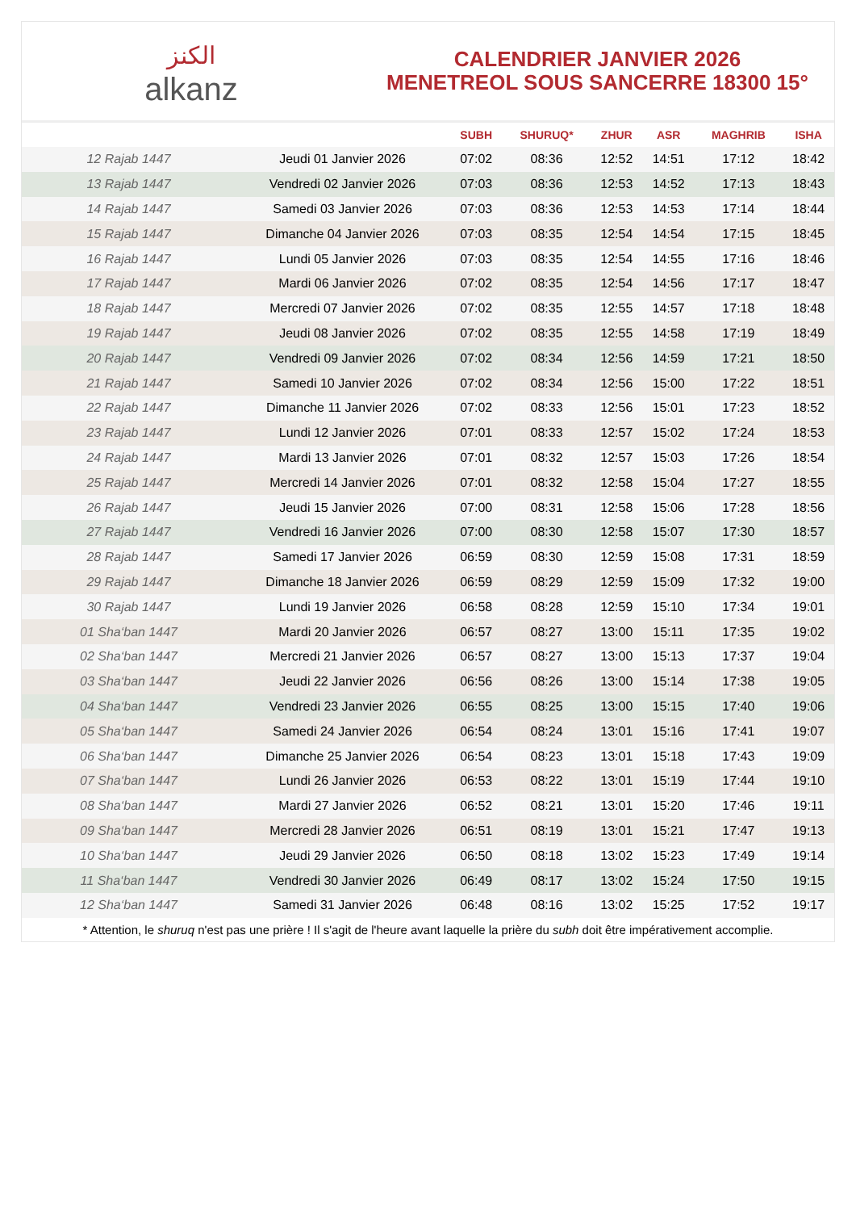الكنز
alkanz
CALENDRIER JANVIER 2026
MENETREOL SOUS SANCERRE 18300 15°
| | | SUBH | SHURUQ* | ZHUR | ASR | MAGHRIB | ISHA |
| --- | --- | --- | --- | --- | --- | --- | --- |
| 12 Rajab 1447 | Jeudi 01 Janvier 2026 | 07:02 | 08:36 | 12:52 | 14:51 | 17:12 | 18:42 |
| 13 Rajab 1447 | Vendredi 02 Janvier 2026 | 07:03 | 08:36 | 12:53 | 14:52 | 17:13 | 18:43 |
| 14 Rajab 1447 | Samedi 03 Janvier 2026 | 07:03 | 08:36 | 12:53 | 14:53 | 17:14 | 18:44 |
| 15 Rajab 1447 | Dimanche 04 Janvier 2026 | 07:03 | 08:35 | 12:54 | 14:54 | 17:15 | 18:45 |
| 16 Rajab 1447 | Lundi 05 Janvier 2026 | 07:03 | 08:35 | 12:54 | 14:55 | 17:16 | 18:46 |
| 17 Rajab 1447 | Mardi 06 Janvier 2026 | 07:02 | 08:35 | 12:54 | 14:56 | 17:17 | 18:47 |
| 18 Rajab 1447 | Mercredi 07 Janvier 2026 | 07:02 | 08:35 | 12:55 | 14:57 | 17:18 | 18:48 |
| 19 Rajab 1447 | Jeudi 08 Janvier 2026 | 07:02 | 08:35 | 12:55 | 14:58 | 17:19 | 18:49 |
| 20 Rajab 1447 | Vendredi 09 Janvier 2026 | 07:02 | 08:34 | 12:56 | 14:59 | 17:21 | 18:50 |
| 21 Rajab 1447 | Samedi 10 Janvier 2026 | 07:02 | 08:34 | 12:56 | 15:00 | 17:22 | 18:51 |
| 22 Rajab 1447 | Dimanche 11 Janvier 2026 | 07:02 | 08:33 | 12:56 | 15:01 | 17:23 | 18:52 |
| 23 Rajab 1447 | Lundi 12 Janvier 2026 | 07:01 | 08:33 | 12:57 | 15:02 | 17:24 | 18:53 |
| 24 Rajab 1447 | Mardi 13 Janvier 2026 | 07:01 | 08:32 | 12:57 | 15:03 | 17:26 | 18:54 |
| 25 Rajab 1447 | Mercredi 14 Janvier 2026 | 07:01 | 08:32 | 12:58 | 15:04 | 17:27 | 18:55 |
| 26 Rajab 1447 | Jeudi 15 Janvier 2026 | 07:00 | 08:31 | 12:58 | 15:06 | 17:28 | 18:56 |
| 27 Rajab 1447 | Vendredi 16 Janvier 2026 | 07:00 | 08:30 | 12:58 | 15:07 | 17:30 | 18:57 |
| 28 Rajab 1447 | Samedi 17 Janvier 2026 | 06:59 | 08:30 | 12:59 | 15:08 | 17:31 | 18:59 |
| 29 Rajab 1447 | Dimanche 18 Janvier 2026 | 06:59 | 08:29 | 12:59 | 15:09 | 17:32 | 19:00 |
| 30 Rajab 1447 | Lundi 19 Janvier 2026 | 06:58 | 08:28 | 12:59 | 15:10 | 17:34 | 19:01 |
| 01 Sha‘ban 1447 | Mardi 20 Janvier 2026 | 06:57 | 08:27 | 13:00 | 15:11 | 17:35 | 19:02 |
| 02 Sha‘ban 1447 | Mercredi 21 Janvier 2026 | 06:57 | 08:27 | 13:00 | 15:13 | 17:37 | 19:04 |
| 03 Sha‘ban 1447 | Jeudi 22 Janvier 2026 | 06:56 | 08:26 | 13:00 | 15:14 | 17:38 | 19:05 |
| 04 Sha‘ban 1447 | Vendredi 23 Janvier 2026 | 06:55 | 08:25 | 13:00 | 15:15 | 17:40 | 19:06 |
| 05 Sha‘ban 1447 | Samedi 24 Janvier 2026 | 06:54 | 08:24 | 13:01 | 15:16 | 17:41 | 19:07 |
| 06 Sha‘ban 1447 | Dimanche 25 Janvier 2026 | 06:54 | 08:23 | 13:01 | 15:18 | 17:43 | 19:09 |
| 07 Sha‘ban 1447 | Lundi 26 Janvier 2026 | 06:53 | 08:22 | 13:01 | 15:19 | 17:44 | 19:10 |
| 08 Sha‘ban 1447 | Mardi 27 Janvier 2026 | 06:52 | 08:21 | 13:01 | 15:20 | 17:46 | 19:11 |
| 09 Sha‘ban 1447 | Mercredi 28 Janvier 2026 | 06:51 | 08:19 | 13:01 | 15:21 | 17:47 | 19:13 |
| 10 Sha‘ban 1447 | Jeudi 29 Janvier 2026 | 06:50 | 08:18 | 13:02 | 15:23 | 17:49 | 19:14 |
| 11 Sha‘ban 1447 | Vendredi 30 Janvier 2026 | 06:49 | 08:17 | 13:02 | 15:24 | 17:50 | 19:15 |
| 12 Sha‘ban 1447 | Samedi 31 Janvier 2026 | 06:48 | 08:16 | 13:02 | 15:25 | 17:52 | 19:17 |
* Attention, le shuruq n'est pas une prière ! Il s'agit de l'heure avant laquelle la prière du subh doit être impérativement accomplie.